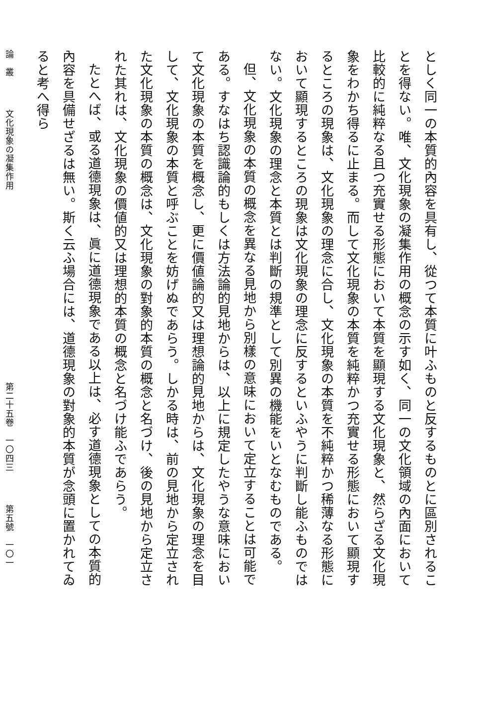としく同一の本質的內容を具有し、從つて本質に叶ふものと反するものとに區別されることを得ない。唯、文化現象の凝集作用の概念の示す如く、同一の文化領域の內面において比較的に純粹なる且つ充實せる形態において本質を顯現する文化現象と、然らざる文化現象をわかち得るに止まる。而して文化現象の本質を純粹かつ充實せる形態において顯現するところの現象は、文化現象の理念に合し、文化現象の本質を不純粹かつ稀薄なる形態において顯現するところの現象は文化現象の理念に反するといふやうに判斷し能ふものではない。文化現象の理念と本質とは判斷の規準として別異の機能をいとなむものである。
但、文化現象の本質の概念を異なる見地から別樣の意味において定立することは可能である。すなはち認識論的もしくは方法論的見地からは、以上に規定したやうな意味において文化現象の本質を概念し、更に價値論的又は理想論的見地からは、文化現象の理念を目して、文化現象の本質と呼ぶことを妨げぬであらう。しかる時は、前の見地から定立された文化現象の本質の概念は、文化現象の對象的本質の概念と名づけ、後の見地から定立された其れは、文化現象の價値的又は理想的本質の概念と名づけ能ふであらう。
たとへば、或る道德現象は、眞に道德現象である以上は、必す道德現象としての本質的內容を具備せざるは無い。斯く云ふ場合には、道德現象の對象的本質が念頭に置かれてゐると考へ得ら
論　叢 文化現象の凝集作用 第二十五卷　一〇四三 第五號　一〇一